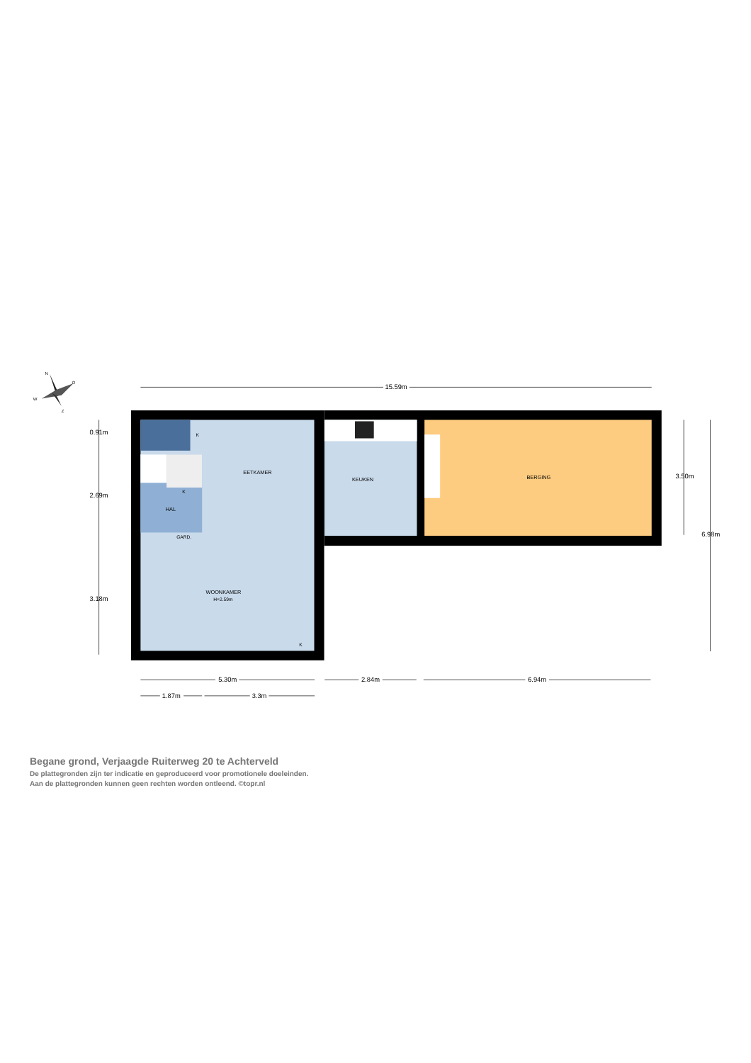N
O
W
Z
EETKAMER
KEUKEN
BERGING
HAL
GARD.
K
K
K
WOONKAMER
H=2.59m
15.59m
5.30m
2.84m
6.94m
1.87m
3.3m
0.91m
2.69m
3.18m
3.50m
6.98m
Begane grond, Verjaagde Ruiterweg 20 te Achterveld
De plattegronden zijn ter indicatie en geproduceerd voor promotionele doeleinden.
Aan de plattegronden kunnen geen rechten worden ontleend. ©topr.nl